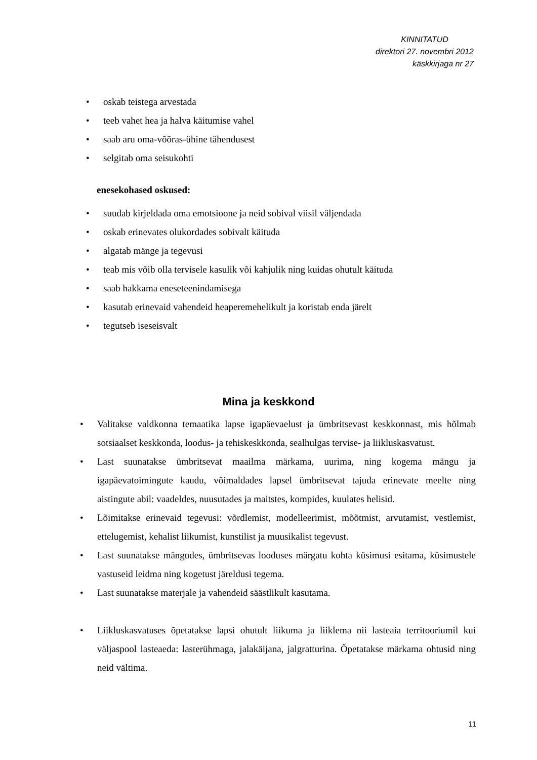KINNITATUD
direktori 27. novembri 2012
käskkirjaga nr 27
oskab teistega arvestada
teeb vahet hea ja halva käitumise vahel
saab aru oma-võõras-ühine tähendusest
selgitab oma seisukohti
enesekohased oskused:
suudab kirjeldada oma emotsioone ja neid sobival viisil väljendada
oskab erinevates olukordades sobivalt käituda
algatab mänge ja tegevusi
teab mis võib olla tervisele kasulik või kahjulik ning kuidas ohutult käituda
saab hakkama eneseteenindamisega
kasutab erinevaid vahendeid heaperemehelikult ja koristab enda järelt
tegutseb iseseisvalt
Mina ja keskkond
Valitakse valdkonna temaatika lapse igapäevaelust ja ümbritsevast keskkonnast, mis hõlmab sotsiaalset keskkonda, loodus- ja tehiskeskkonda, sealhulgas tervise- ja liikluskasvatust.
Last suunatakse ümbritsevat maailma märkama, uurima, ning kogema mängu ja igapäevatoimingute kaudu, võimaldades lapsel ümbritsevat tajuda erinevate meelte ning aistingute abil: vaadeldes, nuusutades ja maitstes, kompides, kuulates helisid.
Lõimitakse erinevaid tegevusi: võrdlemist, modelleerimist, mõõtmist, arvutamist, vestlemist, ettelugemist, kehalist liikumist, kunstilist ja muusikalist tegevust.
Last suunatakse mängudes, ümbritsevas looduses märgatu kohta küsimusi esitama, küsimustele vastuseid leidma ning kogetust järeldusi tegema.
Last suunatakse materjale ja vahendeid säästlikult kasutama.
Liikluskasvatuses õpetatakse lapsi ohutult liikuma ja liiklema nii lasteaia territooriumil kui väljaspool lasteaeda: lasterühmaga, jalakäijana, jalgratturina. Õpetatakse märkama ohtusid ning neid vältima.
11